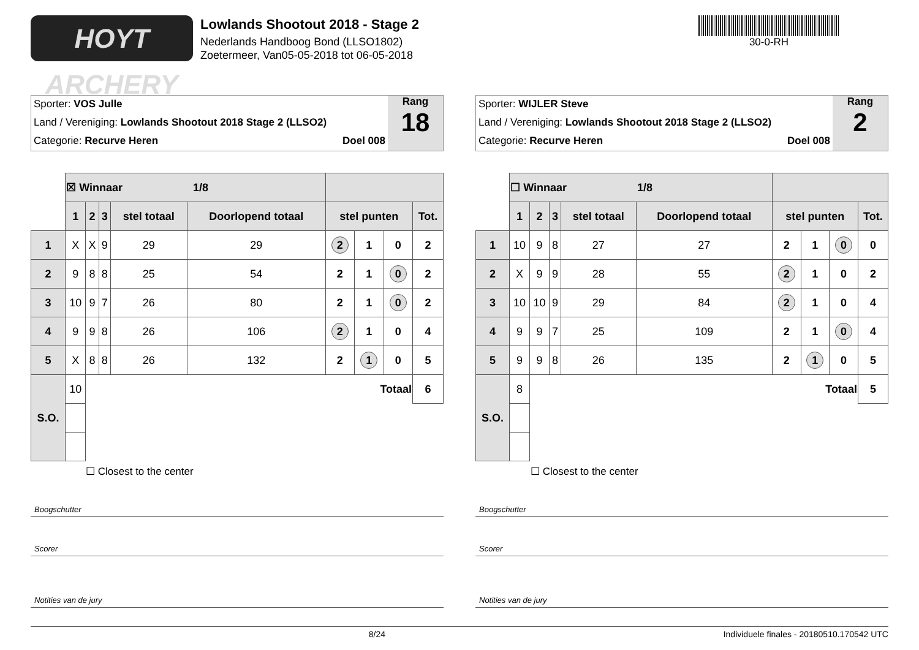HOYT ARCHERY
Lowlands Shootout 2018 - Stage 2
Nederlands Handboog Bond (LLSO1802)
Zoetermeer, Van05-05-2018 tot 06-05-2018
30-0-RH
Sporter: VOS Julle
Land / Vereniging: Lowlands Shootout 2018 Stage 2 (LLSO2)
Categorie: Recurve Heren Doel 008
Rang
18
| | ☒ Winnaar 1/8 | | | | | | | | |
| | 1 | 2 | 3 | stel totaal | Doorlopend totaal | stel punten | | | Tot. |
| 1 | X | X | 9 | 29 | 29 | 2 | 1 | 0 | 2 |
| 2 | 9 | 8 | 8 | 25 | 54 | 2 | 1 | 0 | 2 |
| 3 | 10 | 9 | 7 | 26 | 80 | 2 | 1 | 0 | 2 |
| 4 | 9 | 9 | 8 | 26 | 106 | 2 | 1 | 0 | 4 |
| 5 | X | 8 | 8 | 26 | 132 | 2 | 1 | 0 | 5 |
| S.O. | 10 | Totaal | | | | | | | 6 |
☐ Closest to the center
Boogschutter
Scorer
Notities van de jury
Sporter: WIJLER Steve
Land / Vereniging: Lowlands Shootout 2018 Stage 2 (LLSO2)
Categorie: Recurve Heren Doel 008
Rang
2
| | ☐ Winnaar 1/8 | | | | | | | | |
| | 1 | 2 | 3 | stel totaal | Doorlopend totaal | stel punten | | | Tot. |
| 1 | 10 | 9 | 8 | 27 | 27 | 2 | 1 | 0 | 0 |
| 2 | X | 9 | 9 | 28 | 55 | 2 | 1 | 0 | 2 |
| 3 | 10 | 10 | 9 | 29 | 84 | 2 | 1 | 0 | 4 |
| 4 | 9 | 9 | 7 | 25 | 109 | 2 | 1 | 0 | 4 |
| 5 | 9 | 9 | 8 | 26 | 135 | 2 | 1 | 0 | 5 |
| S.O. | 8 | Totaal | | | | | | | 5 |
☐ Closest to the center
Boogschutter
Scorer
Notities van de jury
8/24 Individuele finales - 20180510.170542 UTC